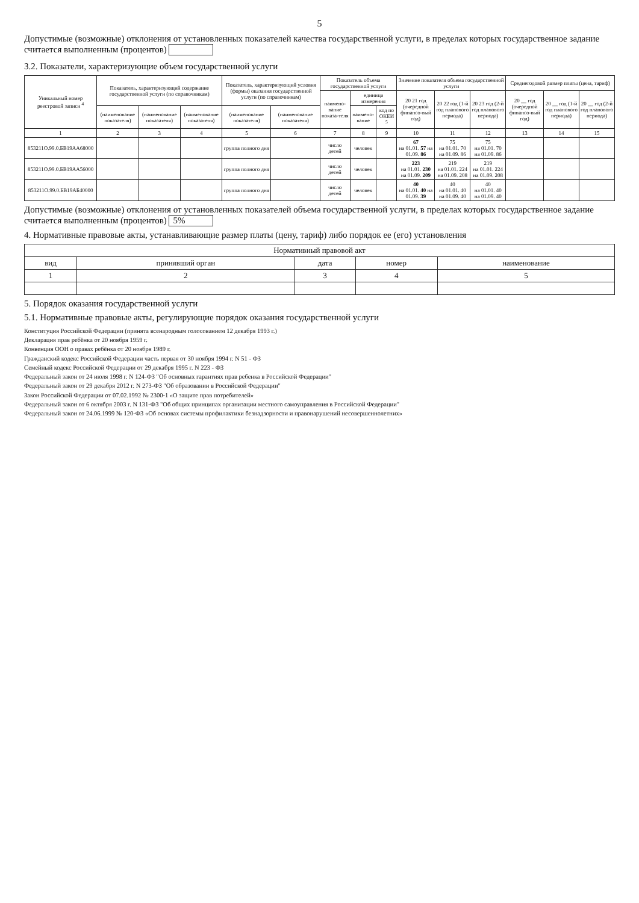5
Допустимые (возможные) отклонения от установленных показателей качества государственной услуги, в пределах которых государственное задание считается выполненным (процентов)
3.2. Показатели, характеризующие объем государственной услуги
| Уникальный номер реестровой записи <sup>4</sup> | Показатель, характеризующий содержание государственной услуги (по справочникам) | | | Показатель, характеризующий условия (формы) оказания государственной услуги (по справочникам) | | Показатель объема государственной услуги | | | Значение показателя объема государственной услуги | | | Среднегодовой размер платы (цена, тариф) | | |
| --- | --- | --- | --- | --- | --- | --- | --- | --- | --- | --- | --- | --- | --- | --- |
| | | | | | | наимено-вание показа-теля | единица измерения | | 20 21 год (очередной финансо-вый год) | 20 22 год (1-й год планового периода) | 20 23 год (2-й год планового периода) | 20 __ год (очередной финансо-вый год) | 20 __ год (1-й год планового периода) | 20 __ год (2-й год планового периода) |
| | (наименование показателя) | (наименование показателя) | (наименование показателя) | (наименование показателя) | (наименование показателя) | | наимено-вание | код по ОКЕИ <sup>5</sup> | | | | | | |
| 1 | 2 | 3 | 4 | 5 | 6 | 7 | 8 | 9 | 10 | 11 | 12 | 13 | 14 | 15 |
| 853211О.99.0.БВ19АА68000 | | | | группа полного дня | | число детей | человек | | 67 на 01.01. 57 на 01.09. 86 | 75 на 01.01. 70 на 01.09. 86 | 75 на 01.01. 70 на 01.09. 86 | | | |
| 853211О.99.0.БВ19АА56000 | | | | группа полного дня | | число детей | человек | | 223 на 01.01. 230 на 01.09. 209 | 219 на 01.01. 224 на 01.09. 208 | 219 на 01.01. 224 на 01.09. 208 | | | |
| 853211О.99.0.БВ19АБ40000 | | | | группа полного дня | | число детей | человек | | 40 на 01.01. 40 на 01.09. 39 | 40 на 01.01. 40 на 01.09. 40 | 40 на 01.01. 40 на 01.09. 40 | | | |
Допустимые (возможные) отклонения от установленных показателей объема государственной услуги, в пределах которых государственное задание считается выполненным (процентов) 5%
4. Нормативные правовые акты, устанавливающие размер платы (цену, тариф) либо порядок ее (его) установления
| Нормативный правовой акт | | | | |
| --- | --- | --- | --- | --- |
| вид | принявший орган | дата | номер | наименование |
| 1 | 2 | 3 | 4 | 5 |
5. Порядок оказания государственной услуги
5.1. Нормативные правовые акты, регулирующие порядок оказания государственной услуги
Конституция Российской Федерации (принята всенародным голосованием 12 декабря 1993 г.)
Декларация прав ребёнка от 20 ноября 1959 г.
Конвенция ООН о правах ребёнка от 20 ноября 1989 г.
Гражданский кодекс Российской Федерации часть первая от 30 ноября 1994 г. N 51 - ФЗ
Семейный кодекс Российской Федерации от 29 декабря 1995 г. N 223 - ФЗ
Федеральный закон от 24 июля 1998 г. N 124-ФЗ "Об основных гарантиях прав ребенка в Российской Федерации"
Федеральный закон от 29 декабря 2012 г. N 273-ФЗ "Об образовании в Российской Федерации"
Закон Российской Федерации от 07.02.1992 № 2300-1 «О защите прав потребителей»
Федеральный закон от 6 октября 2003 г. N 131-ФЗ "Об общих принципах организации местного самоуправления в Российской Федерации"
Федеральный закон от 24.06.1999 № 120-ФЗ «Об основах системы профилактики безнадзорности и правонарушений несовершеннолетних»